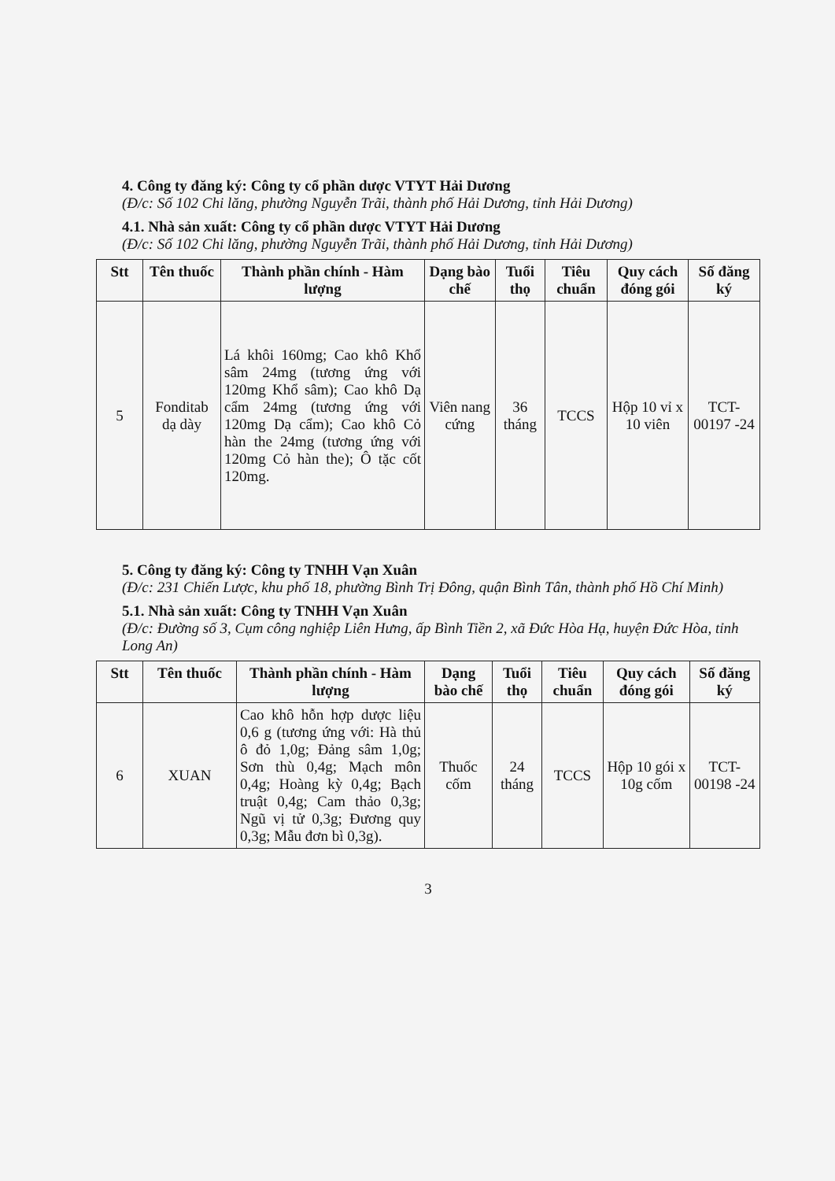4. Công ty đăng ký: Công ty cổ phần dược VTYT Hải Dương
(Đ/c: Số 102 Chi lăng, phường Nguyễn Trãi, thành phố Hải Dương, tỉnh Hải Dương)
4.1. Nhà sản xuất: Công ty cổ phần dược VTYT Hải Dương
(Đ/c: Số 102 Chi lăng, phường Nguyễn Trãi, thành phố Hải Dương, tỉnh Hải Dương)
| Stt | Tên thuốc | Thành phần chính - Hàm lượng | Dạng bào chế | Tuổi thọ | Tiêu chuẩn | Quy cách đóng gói | Số đăng ký |
| --- | --- | --- | --- | --- | --- | --- | --- |
| 5 | Fonditab dạ dày | Lá khôi 160mg; Cao khô Khổ sâm 24mg (tương ứng với 120mg Khổ sâm); Cao khô Dạ cẩm 24mg (tương ứng với 120mg Dạ cẩm); Cao khô Cỏ hàn the 24mg (tương ứng với 120mg Cỏ hàn the); Ô tặc cốt 120mg. | Viên nang cứng | 36 tháng | TCCS | Hộp 10 vỉ x 10 viên | TCT-00197 -24 |
5. Công ty đăng ký: Công ty TNHH Vạn Xuân
(Đ/c: 231 Chiến Lược, khu phố 18, phường Bình Trị Đông, quận Bình Tân, thành phố Hồ Chí Minh)
5.1. Nhà sản xuất: Công ty TNHH Vạn Xuân
(Đ/c: Đường số 3, Cụm công nghiệp Liên Hưng, ấp Bình Tiền 2, xã Đức Hòa Hạ, huyện Đức Hòa, tỉnh Long An)
| Stt | Tên thuốc | Thành phần chính - Hàm lượng | Dạng bào chế | Tuổi thọ | Tiêu chuẩn | Quy cách đóng gói | Số đăng ký |
| --- | --- | --- | --- | --- | --- | --- | --- |
| 6 | XUAN | Cao khô hỗn hợp dược liệu 0,6 g (tương ứng với: Hà thủ ô đỏ 1,0g; Đảng sâm 1,0g; Sơn thù 0,4g; Mạch môn 0,4g; Hoàng kỳ 0,4g; Bạch truật 0,4g; Cam thảo 0,3g; Ngũ vị tử 0,3g; Đương quy 0,3g; Mẫu đơn bì 0,3g). | Thuốc cốm | 24 tháng | TCCS | Hộp 10 gói x 10g cốm | TCT-00198 -24 |
3